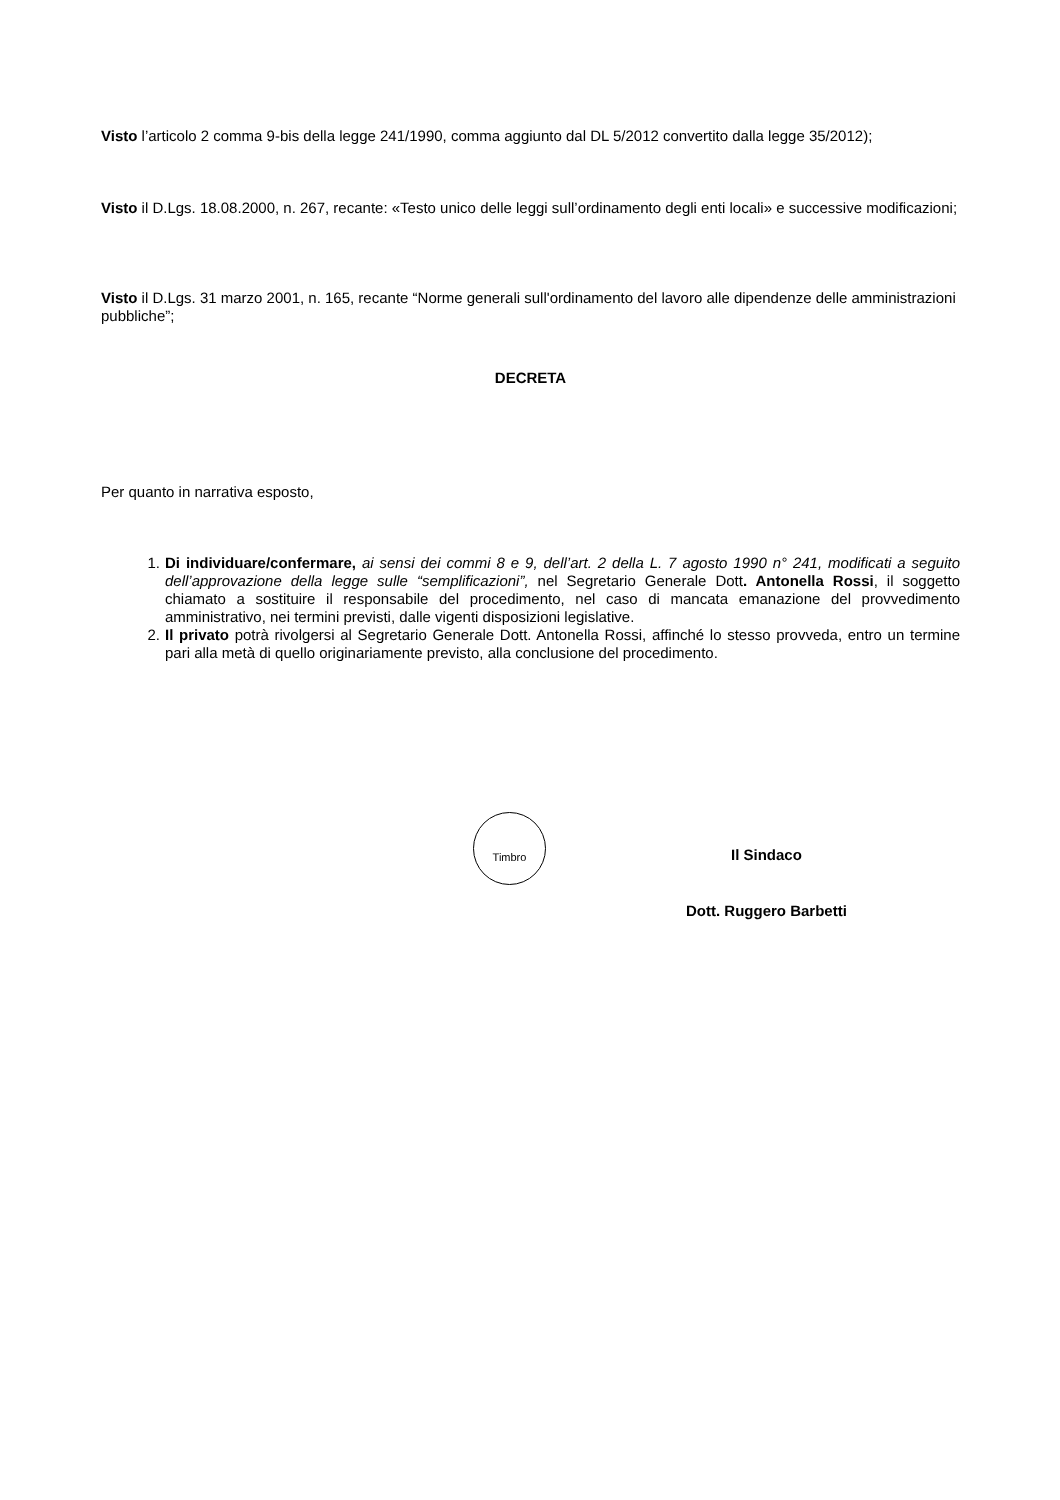Visto l’articolo 2 comma 9-bis della legge 241/1990, comma aggiunto dal DL 5/2012 convertito dalla legge 35/2012);
Visto il D.Lgs. 18.08.2000, n. 267, recante: «Testo unico delle leggi sull’ordinamento degli enti locali» e successive modificazioni;
Visto il D.Lgs. 31 marzo 2001, n. 165, recante “Norme generali sull'ordinamento del lavoro alle dipendenze delle amministrazioni pubbliche”;
DECRETA
Per quanto in narrativa esposto,
1. Di individuare/confermare, ai sensi dei commi 8 e 9, dell’art. 2 della L. 7 agosto 1990 n° 241, modificati a seguito dell’approvazione della legge sulle “semplificazioni”, nel Segretario Generale Dott. Antonella Rossi, il soggetto chiamato a sostituire il responsabile del procedimento, nel caso di mancata emanazione del provvedimento amministrativo, nei termini previsti, dalle vigenti disposizioni legislative.
2. Il privato potrà rivolgersi al Segretario Generale Dott. Antonella Rossi, affinché lo stesso provveda, entro un termine pari alla metà di quello originariamente previsto, alla conclusione del procedimento.
Timbro
Il Sindaco
Dott. Ruggero Barbetti